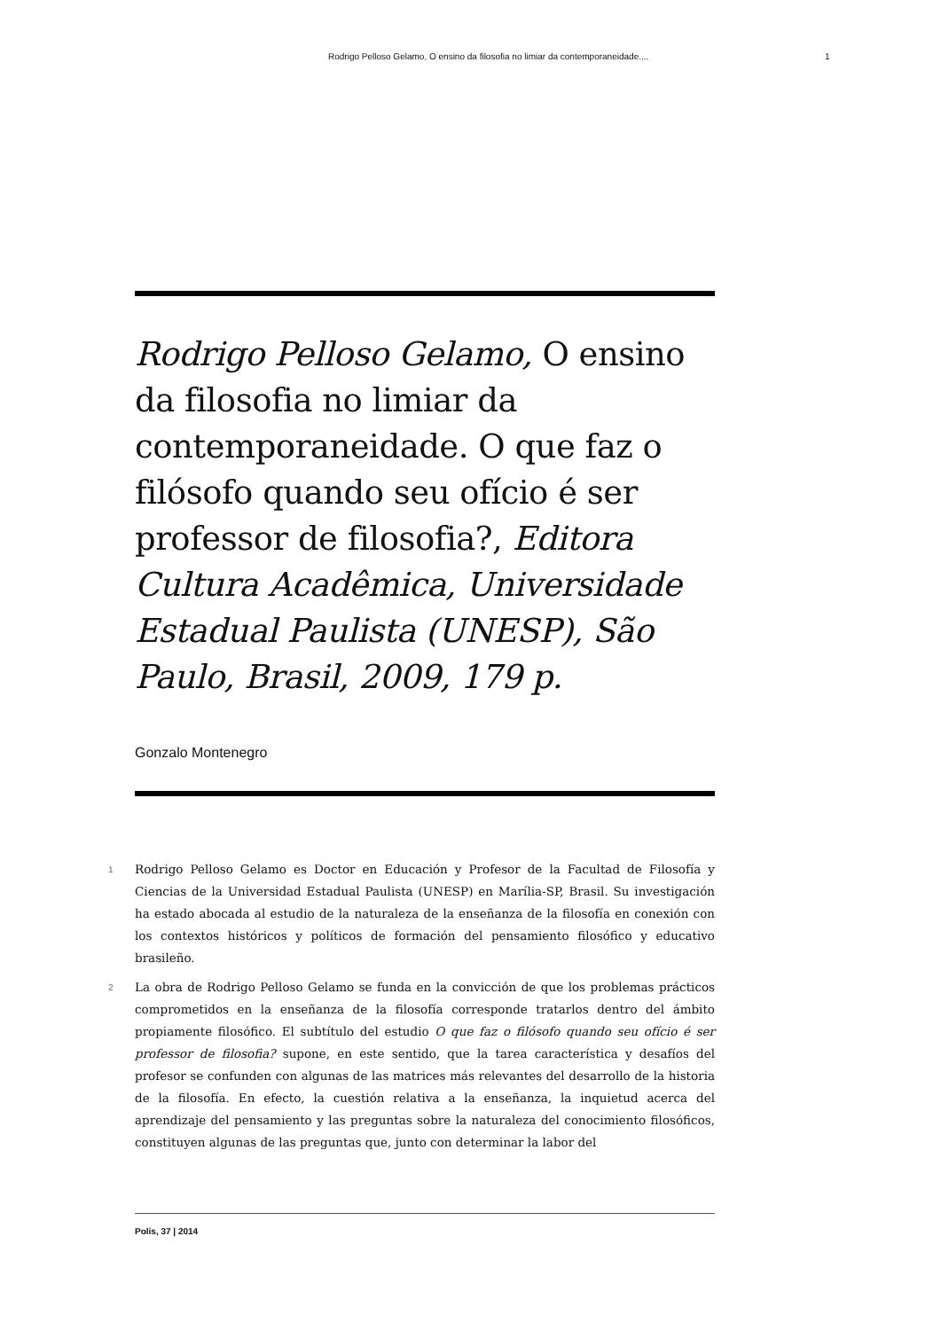Rodrigo Pelloso Gelamo, O ensino da filosofia no limiar da contemporaneidade.... 1
Rodrigo Pelloso Gelamo, O ensino da filosofia no limiar da contemporaneidade. O que faz o filósofo quando seu ofício é ser professor de filosofia?, Editora Cultura Acadêmica, Universidade Estadual Paulista (UNESP), São Paulo, Brasil, 2009, 179 p.
Gonzalo Montenegro
1
Rodrigo Pelloso Gelamo es Doctor en Educación y Profesor de la Facultad de Filosofía y Ciencias de la Universidad Estadual Paulista (UNESP) en Marília-SP, Brasil. Su investigación ha estado abocada al estudio de la naturaleza de la enseñanza de la filosofía en conexión con los contextos históricos y políticos de formación del pensamiento filosófico y educativo brasileño.
2
La obra de Rodrigo Pelloso Gelamo se funda en la convicción de que los problemas prácticos comprometidos en la enseñanza de la filosofía corresponde tratarlos dentro del ámbito propiamente filosófico. El subtítulo del estudio O que faz o filósofo quando seu ofício é ser professor de filosofia? supone, en este sentido, que la tarea característica y desafíos del profesor se confunden con algunas de las matrices más relevantes del desarrollo de la historia de la filosofía. En efecto, la cuestión relativa a la enseñanza, la inquietud acerca del aprendizaje del pensamiento y las preguntas sobre la naturaleza del conocimiento filosóficos, constituyen algunas de las preguntas que, junto con determinar la labor del
Polis, 37 | 2014